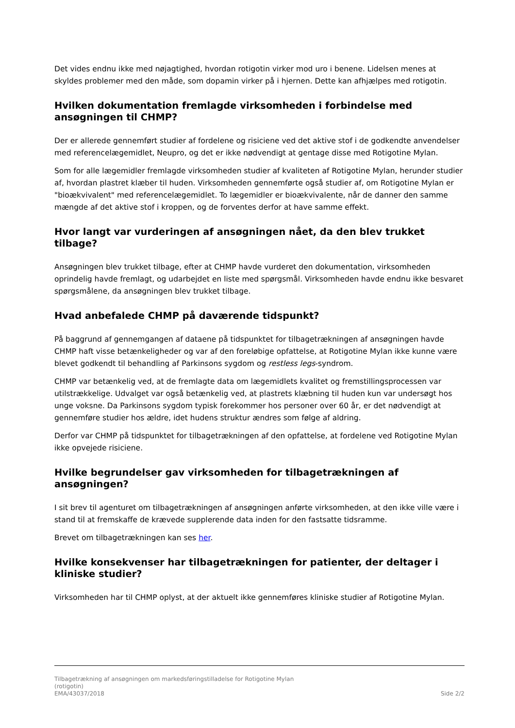Det vides endnu ikke med nøjagtighed, hvordan rotigotin virker mod uro i benene. Lidelsen menes at skyldes problemer med den måde, som dopamin virker på i hjernen. Dette kan afhjælpes med rotigotin.
Hvilken dokumentation fremlagde virksomheden i forbindelse med ansøgningen til CHMP?
Der er allerede gennemført studier af fordelene og risiciene ved det aktive stof i de godkendte anvendelser med referencelægemidlet, Neupro, og det er ikke nødvendigt at gentage disse med Rotigotine Mylan.
Som for alle lægemidler fremlagde virksomheden studier af kvaliteten af Rotigotine Mylan, herunder studier af, hvordan plastret klæber til huden. Virksomheden gennemførte også studier af, om Rotigotine Mylan er "bioækvivalent" med referencelægemidlet. To lægemidler er bioækvivalente, når de danner den samme mængde af det aktive stof i kroppen, og de forventes derfor at have samme effekt.
Hvor langt var vurderingen af ansøgningen nået, da den blev trukket tilbage?
Ansøgningen blev trukket tilbage, efter at CHMP havde vurderet den dokumentation, virksomheden oprindelig havde fremlagt, og udarbejdet en liste med spørgsmål. Virksomheden havde endnu ikke besvaret spørgsmålene, da ansøgningen blev trukket tilbage.
Hvad anbefalede CHMP på daværende tidspunkt?
På baggrund af gennemgangen af dataene på tidspunktet for tilbagetrækningen af ansøgningen havde CHMP haft visse betænkeligheder og var af den foreløbige opfattelse, at Rotigotine Mylan ikke kunne være blevet godkendt til behandling af Parkinsons sygdom og restless legs-syndrom.
CHMP var betænkelig ved, at de fremlagte data om lægemidlets kvalitet og fremstillingsprocessen var utilstrækkelige. Udvalget var også betænkelig ved, at plastrets klæbning til huden kun var undersøgt hos unge voksne. Da Parkinsons sygdom typisk forekommer hos personer over 60 år, er det nødvendigt at gennemføre studier hos ældre, idet hudens struktur ændres som følge af aldring.
Derfor var CHMP på tidspunktet for tilbagetrækningen af den opfattelse, at fordelene ved Rotigotine Mylan ikke opvejede risiciene.
Hvilke begrundelser gav virksomheden for tilbagetrækningen af ansøgningen?
I sit brev til agenturet om tilbagetrækningen af ansøgningen anførte virksomheden, at den ikke ville være i stand til at fremskaffe de krævede supplerende data inden for den fastsatte tidsramme.
Brevet om tilbagetrækningen kan ses her.
Hvilke konsekvenser har tilbagetrækningen for patienter, der deltager i kliniske studier?
Virksomheden har til CHMP oplyst, at der aktuelt ikke gennemføres kliniske studier af Rotigotine Mylan.
Tilbagetrækning af ansøgningen om markedsføringstilladelse for Rotigotine Mylan
(rotigotin)
EMA/43037/2018 Side 2/2